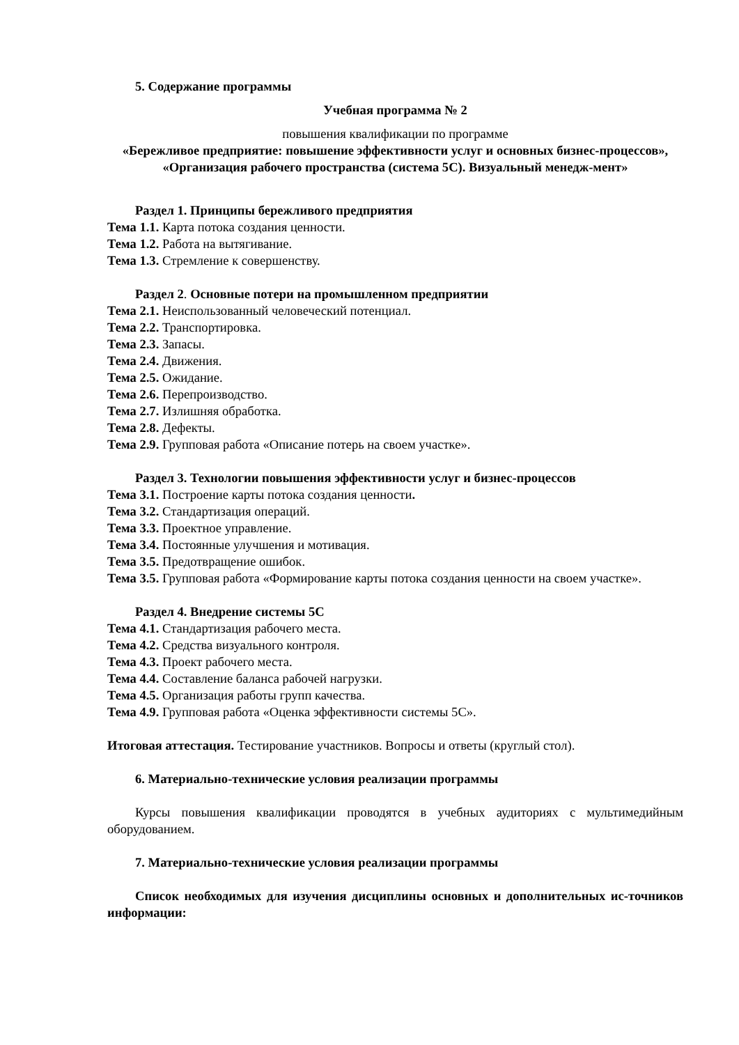5. Содержание программы
Учебная программа № 2
повышения квалификации по программе
«Бережливое предприятие: повышение эффективности услуг и основных бизнес-процессов», «Организация рабочего пространства (система 5С). Визуальный менедж-мент»
Раздел 1. Принципы бережливого предприятия
Тема 1.1. Карта потока создания ценности.
Тема 1.2. Работа на вытягивание.
Тема 1.3. Стремление к совершенству.
Раздел 2. Основные потери на промышленном предприятии
Тема 2.1. Неиспользованный человеческий потенциал.
Тема 2.2. Транспортировка.
Тема 2.3. Запасы.
Тема 2.4. Движения.
Тема 2.5. Ожидание.
Тема 2.6. Перепроизводство.
Тема 2.7. Излишняя обработка.
Тема 2.8. Дефекты.
Тема 2.9. Групповая работа «Описание потерь на своем участке».
Раздел 3. Технологии повышения эффективности услуг и бизнес-процессов
Тема 3.1. Построение карты потока создания ценности.
Тема 3.2. Стандартизация операций.
Тема 3.3. Проектное управление.
Тема 3.4. Постоянные улучшения и мотивация.
Тема 3.5. Предотвращение ошибок.
Тема 3.5. Групповая работа «Формирование карты потока создания ценности на своем участке».
Раздел 4. Внедрение системы 5С
Тема 4.1. Стандартизация рабочего места.
Тема 4.2. Средства визуального контроля.
Тема 4.3. Проект рабочего места.
Тема 4.4. Составление баланса рабочей нагрузки.
Тема 4.5. Организация работы групп качества.
Тема 4.9. Групповая работа «Оценка эффективности системы 5С».
Итоговая аттестация. Тестирование участников. Вопросы и ответы (круглый стол).
6. Материально-технические условия реализации программы
Курсы повышения квалификации проводятся в учебных аудиториях с мультимедийным оборудованием.
7. Материально-технические условия реализации программы
Список необходимых для изучения дисциплины основных и дополнительных ис-точников информации: